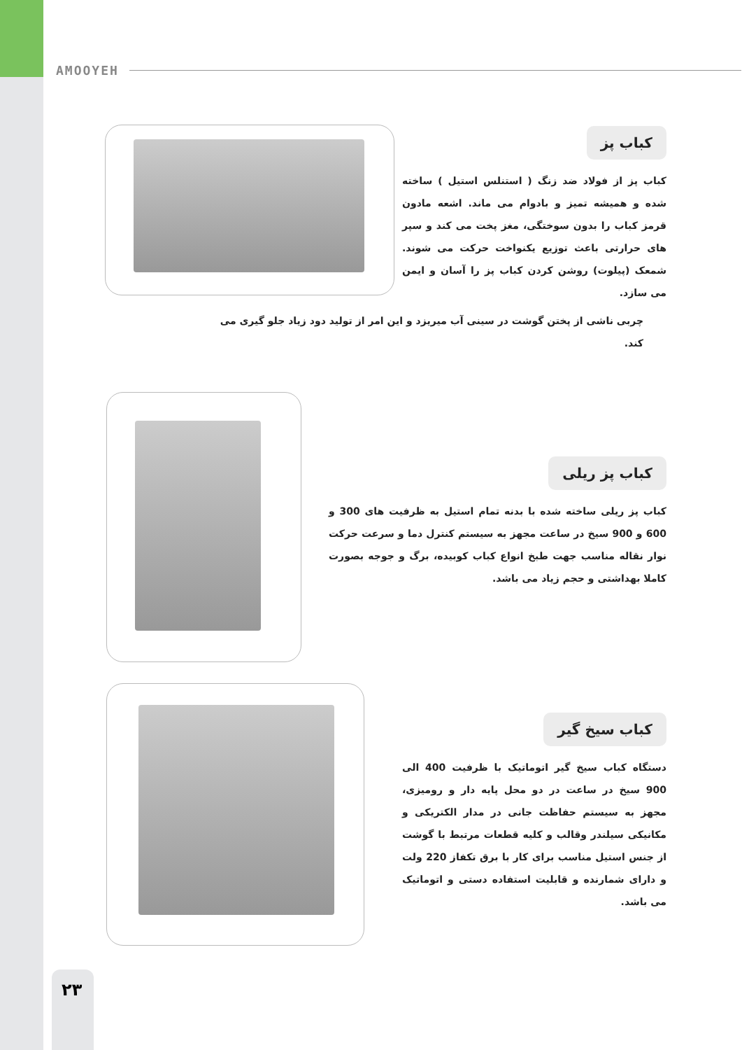AMOOYEH
کباب پز
کباب پز از فولاد ضد زنگ ( استنلس استیل ) ساخته شده و همیشه تمیز و بادوام می ماند. اشعه مادون قرمز کباب را بدون سوختگی، مغز پخت می کند و سپر های حرارتی باعث توزیع یکنواخت حرکت می شوند. شمعک (پیلوت) روشن کردن کباب پز را آسان و ایمن می سازد.
چربی ناشی از پختن گوشت در سینی آب میریزد و این امر از تولید دود زیاد جلو گیری می کند.
کباب پز ریلی
کباب پز ریلی ساخته شده با بدنه تمام استیل به ظرفیت های 300 و 600 و 900 سیخ در ساعت مجهز به سیستم کنترل دما و سرعت حرکت نوار نقاله مناسب جهت طبخ انواع کباب کوبیده، برگ و جوجه بصورت کاملا بهداشتی و حجم زیاد می باشد.
کباب سیخ گیر
دستگاه کباب سیخ گیر اتوماتیک با ظرفیت 400 الی 900 سیخ در ساعت در دو محل پایه دار و رومیزی، مجهز به سیستم حفاظت جانی در مدار الکتریکی و مکانیکی سیلندر وقالب و کلیه قطعات مرتبط با گوشت از جنس استیل مناسب برای کار با برق تکفاز 220 ولت و دارای شمارنده و قابلیت استفاده دستی و اتوماتیک می باشد.
۲۳